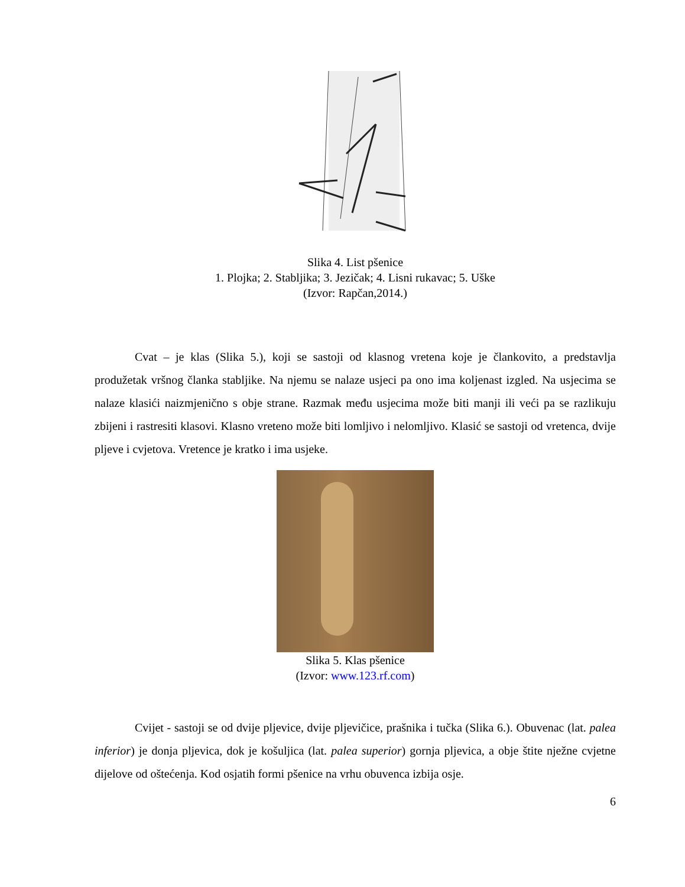Slika 4. List pšenice
1. Plojka; 2. Stabljika; 3. Jezičak; 4. Lisni rukavac; 5. Uške
(Izvor: Rapčan,2014.)
Cvat – je klas (Slika 5.), koji se sastoji od klasnog vretena koje je člankovito, a predstavlja produžetak vršnog članka stabljike. Na njemu se nalaze usjeci pa ono ima koljenast izgled. Na usjecima se nalaze klasići naizmjenično s obje strane. Razmak među usjecima može biti manji ili veći pa se razlikuju zbijeni i rastresiti klasovi. Klasno vreteno može biti lomljivo i nelomljivo. Klasić se sastoji od vretenca, dvije pljeve i cvjetova. Vretence je kratko i ima usjeke.
Slika 5. Klas pšenice
(Izvor: www.123.rf.com)
Cvijet - sastoji se od dvije pljevice, dvije pljevičice, prašnika i tučka (Slika 6.). Obuvenac (lat. palea inferior) je donja pljevica, dok je košuljica (lat. palea superior) gornja pljevica, a obje štite nježne cvjetne dijelove od oštećenja. Kod osjatih formi pšenice na vrhu obuvenca izbija osje.
6